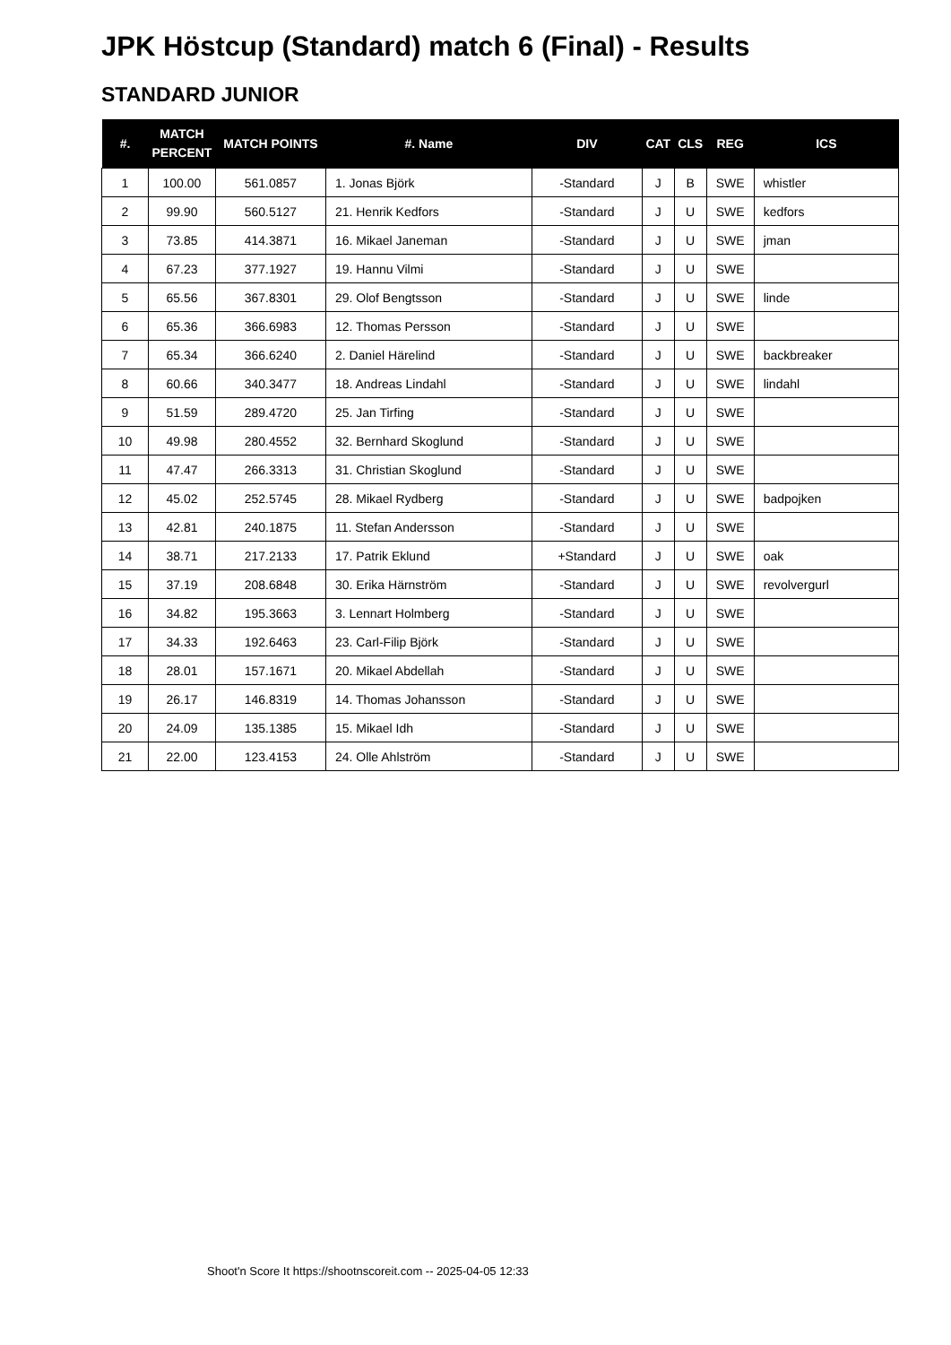JPK Höstcup (Standard) match 6 (Final) - Results
STANDARD JUNIOR
| #. | MATCH PERCENT | MATCH POINTS | #. Name | DIV | CAT | CLS | REG | ICS |
| --- | --- | --- | --- | --- | --- | --- | --- | --- |
| 1 | 100.00 | 561.0857 | 1. Jonas Björk | -Standard | J | B | SWE | whistler |
| 2 | 99.90 | 560.5127 | 21. Henrik Kedfors | -Standard | J | U | SWE | kedfors |
| 3 | 73.85 | 414.3871 | 16. Mikael Janeman | -Standard | J | U | SWE | jman |
| 4 | 67.23 | 377.1927 | 19. Hannu Vilmi | -Standard | J | U | SWE | |
| 5 | 65.56 | 367.8301 | 29. Olof Bengtsson | -Standard | J | U | SWE | linde |
| 6 | 65.36 | 366.6983 | 12. Thomas Persson | -Standard | J | U | SWE | |
| 7 | 65.34 | 366.6240 | 2. Daniel Härelind | -Standard | J | U | SWE | backbreaker |
| 8 | 60.66 | 340.3477 | 18. Andreas Lindahl | -Standard | J | U | SWE | lindahl |
| 9 | 51.59 | 289.4720 | 25. Jan Tirfing | -Standard | J | U | SWE | |
| 10 | 49.98 | 280.4552 | 32. Bernhard Skoglund | -Standard | J | U | SWE | |
| 11 | 47.47 | 266.3313 | 31. Christian Skoglund | -Standard | J | U | SWE | |
| 12 | 45.02 | 252.5745 | 28. Mikael Rydberg | -Standard | J | U | SWE | badpojken |
| 13 | 42.81 | 240.1875 | 11. Stefan Andersson | -Standard | J | U | SWE | |
| 14 | 38.71 | 217.2133 | 17. Patrik Eklund | +Standard | J | U | SWE | oak |
| 15 | 37.19 | 208.6848 | 30. Erika Härnström | -Standard | J | U | SWE | revolvergurl |
| 16 | 34.82 | 195.3663 | 3. Lennart Holmberg | -Standard | J | U | SWE | |
| 17 | 34.33 | 192.6463 | 23. Carl-Filip Björk | -Standard | J | U | SWE | |
| 18 | 28.01 | 157.1671 | 20. Mikael Abdellah | -Standard | J | U | SWE | |
| 19 | 26.17 | 146.8319 | 14. Thomas Johansson | -Standard | J | U | SWE | |
| 20 | 24.09 | 135.1385 | 15. Mikael Idh | -Standard | J | U | SWE | |
| 21 | 22.00 | 123.4153 | 24. Olle Ahlström | -Standard | J | U | SWE | |
Shoot'n Score It https://shootnscoreit.com -- 2025-04-05 12:33